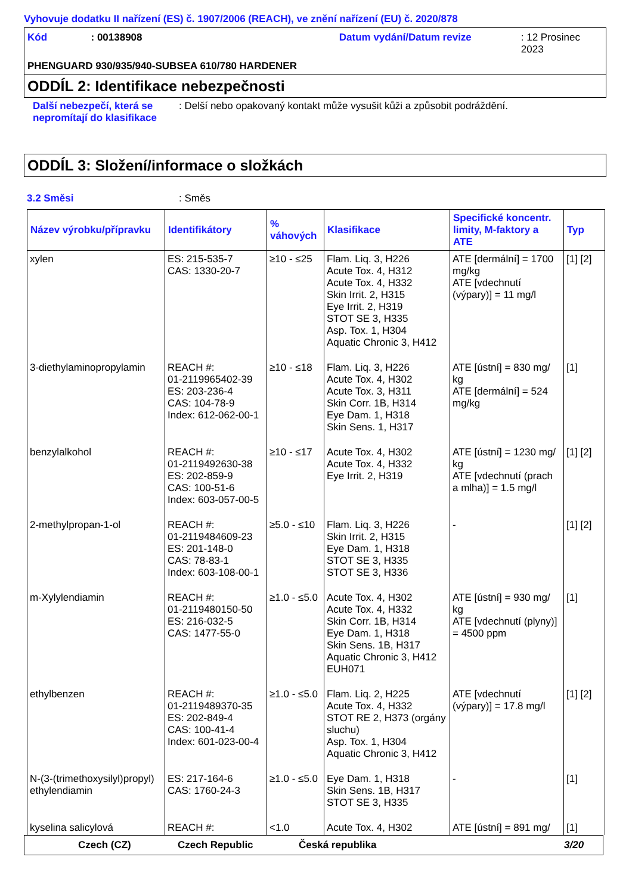Vyhovuje dodatku II nařízení (ES) č. 1907/2006 (REACH), ve znění nařízení (EU) č. 2020/878
Kód: 00138908 Datum vydání/Datum revize: 12 Prosinec 2023
PHENGUARD 930/935/940-SUBSEA 610/780 HARDENER
ODDÍL 2: Identifikace nebezpečnosti
Další nebezpečí, která se nepromítají do klasifikace: Delší nebo opakovaný kontakt může vysušit kůži a způsobit podráždění.
ODDÍL 3: Složení/informace o složkách
3.2 Směsi: Směs
| Název výrobku/přípravku | Identifikátory | % váhových | Klasifikace | Specifické koncentr. limity, M-faktory a ATE | Typ |
| --- | --- | --- | --- | --- | --- |
| xylen | ES: 215-535-7 CAS: 1330-20-7 | ≥10 - ≤25 | Flam. Liq. 3, H226 Acute Tox. 4, H312 Acute Tox. 4, H332 Skin Irrit. 2, H315 Eye Irrit. 2, H319 STOT SE 3, H335 Asp. Tox. 1, H304 Aquatic Chronic 3, H412 | ATE [dermální] = 1700 mg/kg ATE [vdechnutí (výpary)] = 11 mg/l | [1] [2] |
| 3-diethylaminopropylamin | REACH #: 01-2119965402-39 ES: 203-236-4 CAS: 104-78-9 Index: 612-062-00-1 | ≥10 - ≤18 | Flam. Liq. 3, H226 Acute Tox. 4, H302 Acute Tox. 3, H311 Skin Corr. 1B, H314 Eye Dam. 1, H318 Skin Sens. 1, H317 | ATE [ústní] = 830 mg/ kg ATE [dermální] = 524 mg/kg | [1] |
| benzylalkohol | REACH #: 01-2119492630-38 ES: 202-859-9 CAS: 100-51-6 Index: 603-057-00-5 | ≥10 - ≤17 | Acute Tox. 4, H302 Acute Tox. 4, H332 Eye Irrit. 2, H319 | ATE [ústní] = 1230 mg/ kg ATE [vdechnutí (prach a mlha)] = 1.5 mg/l | [1] [2] |
| 2-methylpropan-1-ol | REACH #: 01-2119484609-23 ES: 201-148-0 CAS: 78-83-1 Index: 603-108-00-1 | ≥5.0 - ≤10 | Flam. Liq. 3, H226 Skin Irrit. 2, H315 Eye Dam. 1, H318 STOT SE 3, H335 STOT SE 3, H336 | - | [1] [2] |
| m-Xylylendiamin | REACH #: 01-2119480150-50 ES: 216-032-5 CAS: 1477-55-0 | ≥1.0 - ≤5.0 | Acute Tox. 4, H302 Acute Tox. 4, H332 Skin Corr. 1B, H314 Eye Dam. 1, H318 Skin Sens. 1B, H317 Aquatic Chronic 3, H412 EUH071 | ATE [ústní] = 930 mg/ kg ATE [vdechnutí (plyny)] = 4500 ppm | [1] |
| ethylbenzen | REACH #: 01-2119489370-35 ES: 202-849-4 CAS: 100-41-4 Index: 601-023-00-4 | ≥1.0 - ≤5.0 | Flam. Liq. 2, H225 Acute Tox. 4, H332 STOT RE 2, H373 (orgány sluchu) Asp. Tox. 1, H304 Aquatic Chronic 3, H412 | ATE [vdechnutí (výpary)] = 17.8 mg/l | [1] [2] |
| N-(3-(trimethoxysilyl)propyl) ethylendiamin | ES: 217-164-6 CAS: 1760-24-3 | ≥1.0 - ≤5.0 | Eye Dam. 1, H318 Skin Sens. 1B, H317 STOT SE 3, H335 | - | [1] |
| kyselina salicylová | REACH #: | <1.0 | Acute Tox. 4, H302 | ATE [ústní] = 891 mg/ | [1] |
Czech (CZ) Czech Republic Česká republika 3/20